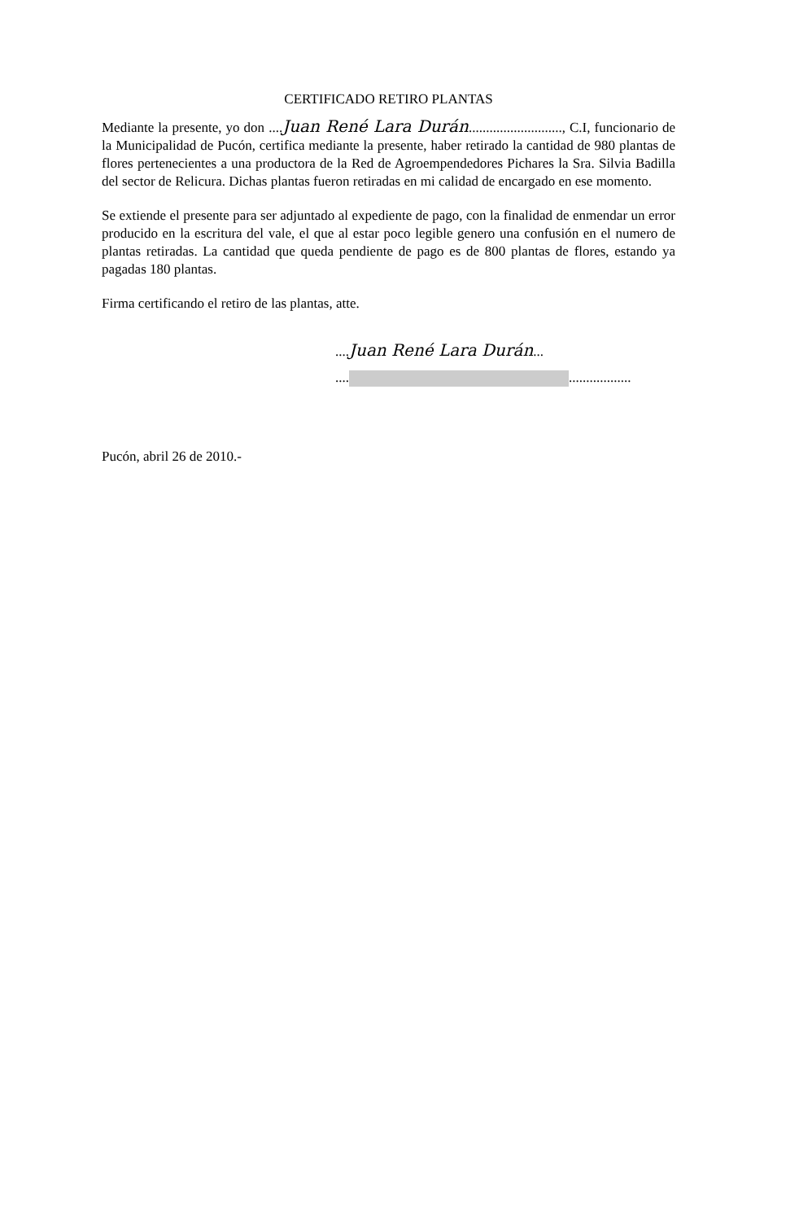CERTIFICADO RETIRO PLANTAS
Mediante la presente, yo don ....Juan René Lara Durán..........................., C.I, funcionario de la Municipalidad de Pucón, certifica mediante la presente, haber retirado la cantidad de 980 plantas de flores pertenecientes a una productora de la Red de Agroempendedores Pichares la Sra. Silvia Badilla del sector de Relicura. Dichas plantas fueron retiradas en mi calidad de encargado en ese momento.
Se extiende el presente para ser adjuntado al expediente de pago, con la finalidad de enmendar un error producido en la escritura del vale, el que al estar poco legible genero una confusión en el numero de plantas retiradas. La cantidad que queda pendiente de pago es de 800 plantas de flores, estando ya pagadas 180 plantas.
Firma certificando el retiro de las plantas, atte.
....Juan René Lara Durán...
.... ..................
Pucón, abril 26 de 2010.-